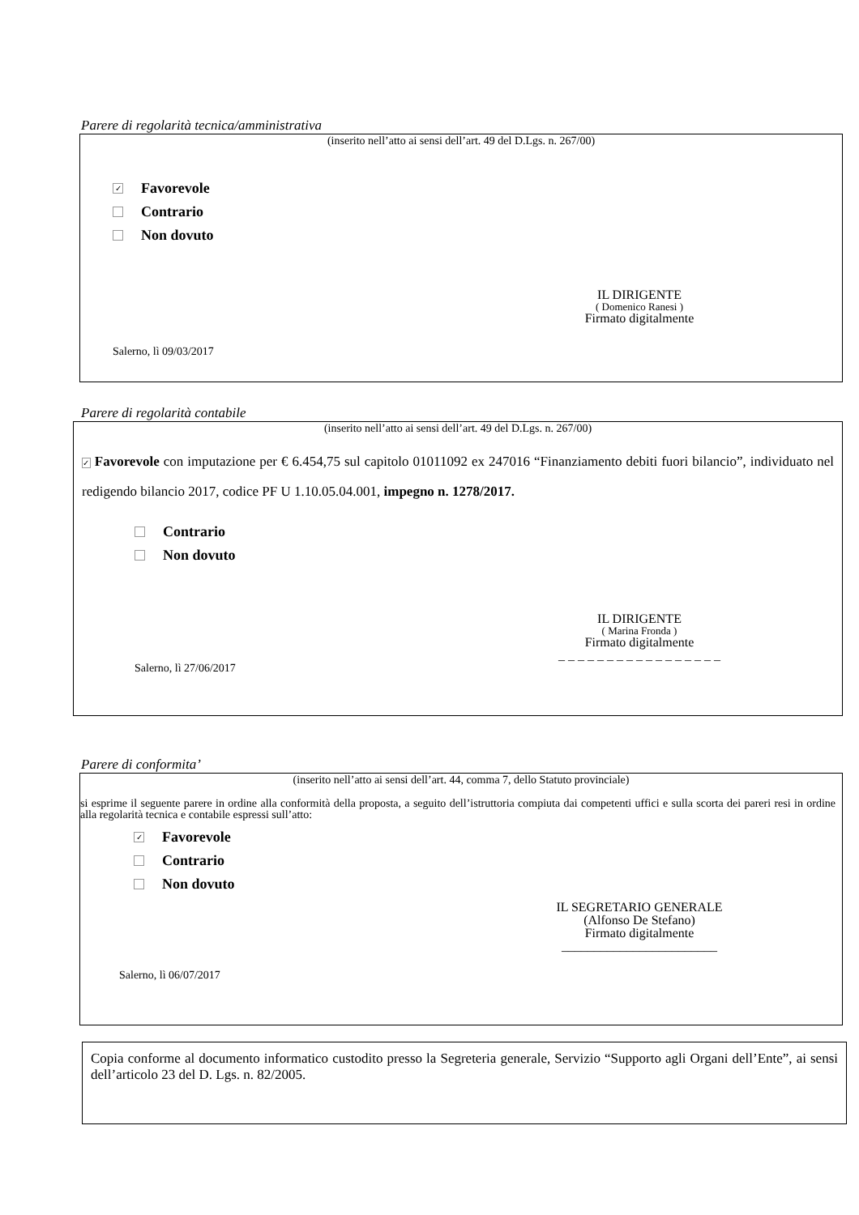Parere di regolarità tecnica/amministrativa
(inserito nell’atto ai sensi dell’art. 49 del D.Lgs. n. 267/00)
✓ Favorevole
Contrario
Non dovuto
IL DIRIGENTE
( Domenico Ranesi )
Firmato digitalmente
Salerno, lì 09/03/2017
Parere di regolarità contabile
(inserito nell’atto ai sensi dell’art. 49 del D.Lgs. n. 267/00)
✓ Favorevole con imputazione per € 6.454,75 sul capitolo 01011092 ex 247016 “Finanziamento debiti fuori bilancio”, individuato nel redigendo bilancio 2017, codice PF U 1.10.05.04.001, impegno n. 1278/2017.
Contrario
Non dovuto
IL DIRIGENTE
( Marina Fronda )
Firmato digitalmente
_ _ _ _ _ _ _ _ _ _ _ _ _ _ _ _ _
Salerno, lì 27/06/2017
Parere di conformita’
(inserito nell’atto ai sensi dell’art. 44, comma 7, dello Statuto provinciale)
si esprime il seguente parere in ordine alla conformità della proposta, a seguito dell’istruttoria compiuta dai competenti uffici e sulla scorta dei pareri resi in ordine alla regolarità tecnica e contabile espressi sull’atto:
✓ Favorevole
Contrario
Non dovuto
IL SEGRETARIO GENERALE
(Alfonso De Stefano)
Firmato digitalmente
________________________
Salerno, lì 06/07/2017
Copia conforme al documento informatico custodito presso la Segreteria generale, Servizio “Supporto agli Organi dell’Ente”, ai sensi dell’articolo 23 del D. Lgs. n. 82/2005.